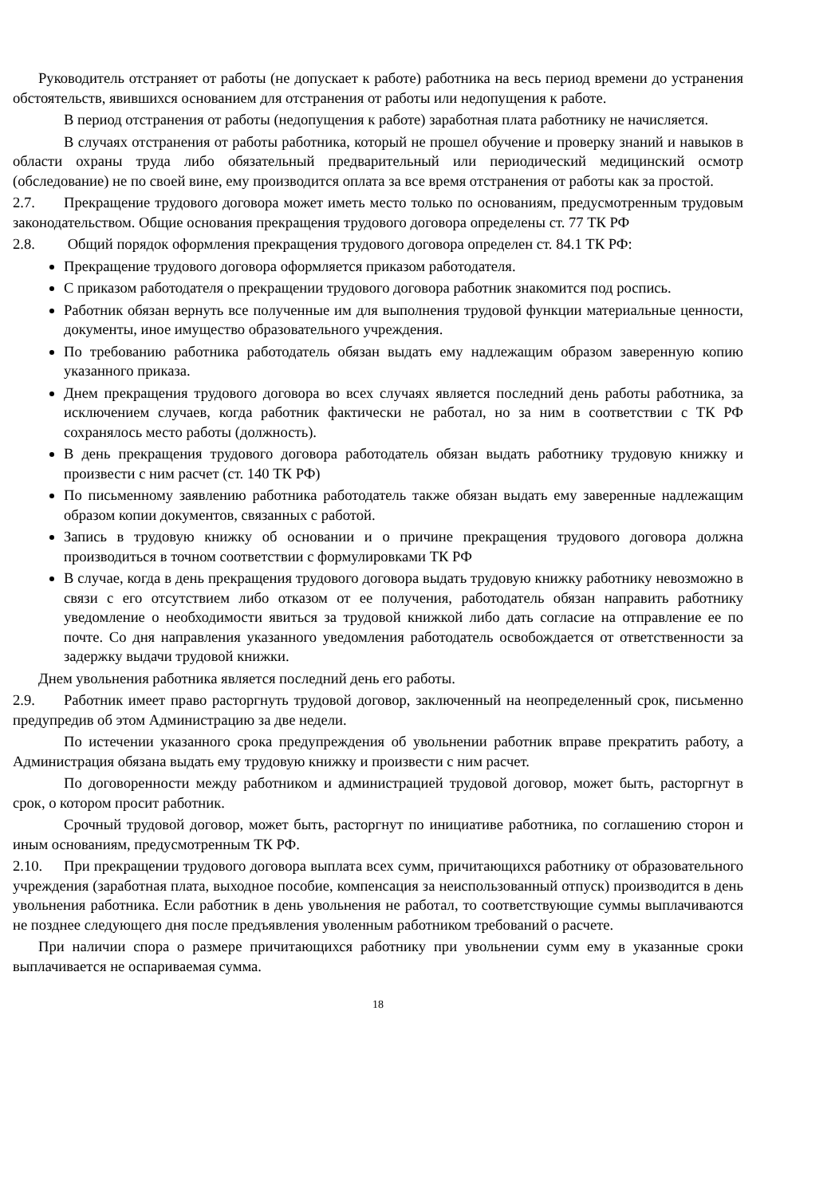Руководитель отстраняет от работы (не допускает к работе) работника на весь период времени до устранения обстоятельств, явившихся основанием для отстранения от работы или недопущения к работе.
В период отстранения от работы (недопущения к работе) заработная плата работнику не начисляется.
В случаях отстранения от работы работника, который не прошел обучение и проверку знаний и навыков в области охраны труда либо обязательный предварительный или периодический медицинский осмотр (обследование) не по своей вине, ему производится оплата за все время отстранения от работы как за простой.
2.7. Прекращение трудового договора может иметь место только по основаниям, предусмотренным трудовым законодательством. Общие основания прекращения трудового договора определены ст. 77 ТК РФ
2.8. Общий порядок оформления прекращения трудового договора определен ст. 84.1 ТК РФ:
Прекращение трудового договора оформляется приказом работодателя.
С приказом работодателя о прекращении трудового договора работник знакомится под роспись.
Работник обязан вернуть все полученные им для выполнения трудовой функции материальные ценности, документы, иное имущество образовательного учреждения.
По требованию работника работодатель обязан выдать ему надлежащим образом заверенную копию указанного приказа.
Днем прекращения трудового договора во всех случаях является последний день работы работника, за исключением случаев, когда работник фактически не работал, но за ним в соответствии с ТК РФ сохранялось место работы (должность).
В день прекращения трудового договора работодатель обязан выдать работнику трудовую книжку и произвести с ним расчет (ст. 140 ТК РФ)
По письменному заявлению работника работодатель также обязан выдать ему заверенные надлежащим образом копии документов, связанных с работой.
Запись в трудовую книжку об основании и о причине прекращения трудового договора должна производиться в точном соответствии с формулировками ТК РФ
В случае, когда в день прекращения трудового договора выдать трудовую книжку работнику невозможно в связи с его отсутствием либо отказом от ее получения, работодатель обязан направить работнику уведомление о необходимости явиться за трудовой книжкой либо дать согласие на отправление ее по почте. Со дня направления указанного уведомления работодатель освобождается от ответственности за задержку выдачи трудовой книжки.
Днем увольнения работника является последний день его работы.
2.9. Работник имеет право расторгнуть трудовой договор, заключенный на неопределенный срок, письменно предупредив об этом Администрацию за две недели.
По истечении указанного срока предупреждения об увольнении работник вправе прекратить работу, а Администрация обязана выдать ему трудовую книжку и произвести с ним расчет.
По договоренности между работником и администрацией трудовой договор, может быть, расторгнут в срок, о котором просит работник.
Срочный трудовой договор, может быть, расторгнут по инициативе работника, по соглашению сторон и иным основаниям, предусмотренным ТК РФ.
2.10. При прекращении трудового договора выплата всех сумм, причитающихся работнику от образовательного учреждения (заработная плата, выходное пособие, компенсация за неиспользованный отпуск) производится в день увольнения работника. Если работник в день увольнения не работал, то соответствующие суммы выплачиваются не позднее следующего дня после предъявления уволенным работником требований о расчете.
При наличии спора о размере причитающихся работнику при увольнении сумм ему в указанные сроки выплачивается не оспариваемая сумма.
18